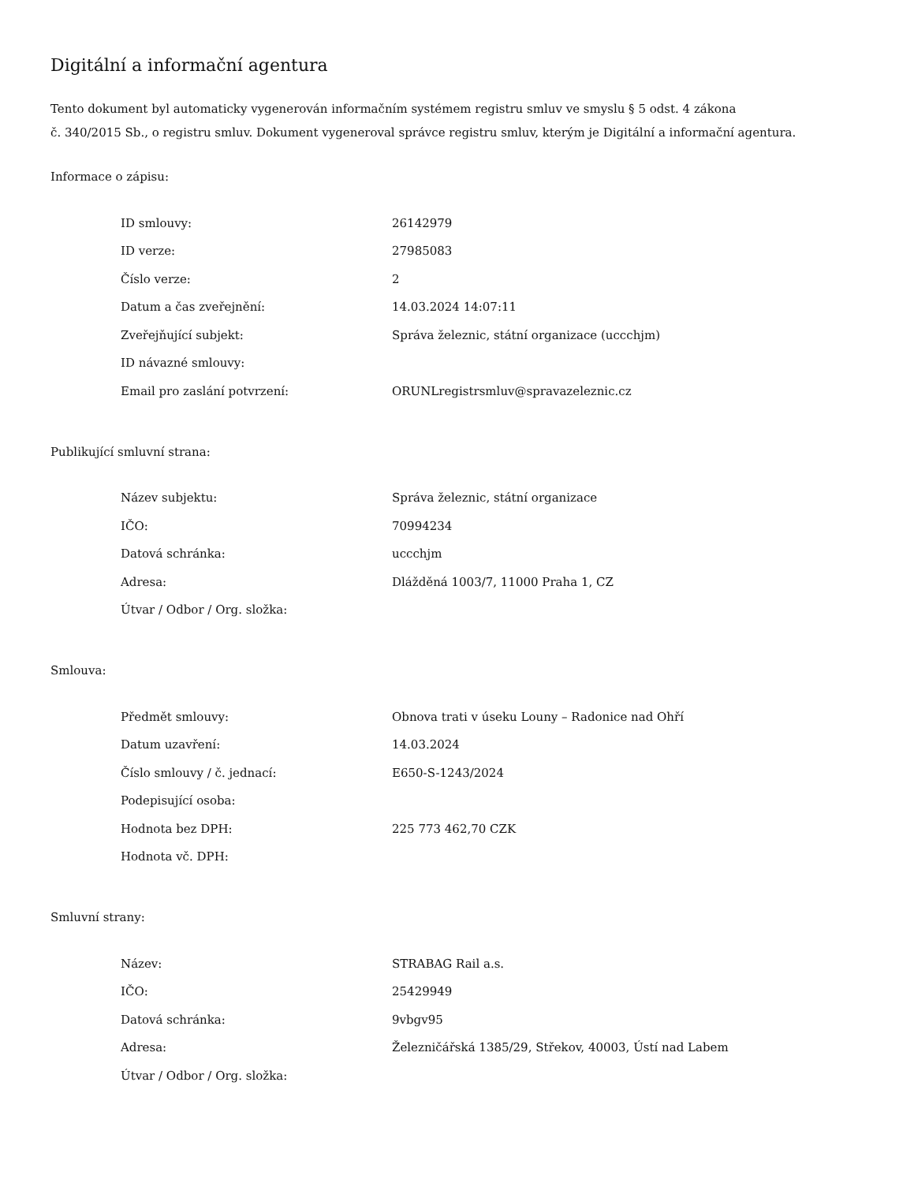Digitální a informační agentura
Tento dokument byl automaticky vygenerován informačním systémem registru smluv ve smyslu § 5 odst. 4 zákona
č. 340/2015 Sb., o registru smluv. Dokument vygeneroval správce registru smluv, kterým je Digitální a informační agentura.
Informace o zápisu:
| ID smlouvy: | 26142979 |
| ID verze: | 27985083 |
| Číslo verze: | 2 |
| Datum a čas zveřejnění: | 14.03.2024 14:07:11 |
| Zveřejňující subjekt: | Správa železnic, státní organizace (uccchjm) |
| ID návazné smlouvy: | |
| Email pro zaslání potvrzení: | ORUNLregistrsmluv@spravazeleznic.cz |
Publikující smluvní strana:
| Název subjektu: | Správa železnic, státní organizace |
| IČO: | 70994234 |
| Datová schránka: | uccchjm |
| Adresa: | Dlážděná 1003/7, 11000 Praha 1, CZ |
| Útvar / Odbor / Org. složka: | |
Smlouva:
| Předmět smlouvy: | Obnova trati v úseku Louny – Radonice nad Ohří |
| Datum uzavření: | 14.03.2024 |
| Číslo smlouvy / č. jednací: | E650-S-1243/2024 |
| Podepisující osoba: | |
| Hodnota bez DPH: | 225 773 462,70 CZK |
| Hodnota vč. DPH: | |
Smluvní strany:
| Název: | STRABAG Rail a.s. |
| IČO: | 25429949 |
| Datová schránka: | 9vbgv95 |
| Adresa: | Železničářská 1385/29, Střekov, 40003, Ústí nad Labem |
| Útvar / Odbor / Org. složka: | |